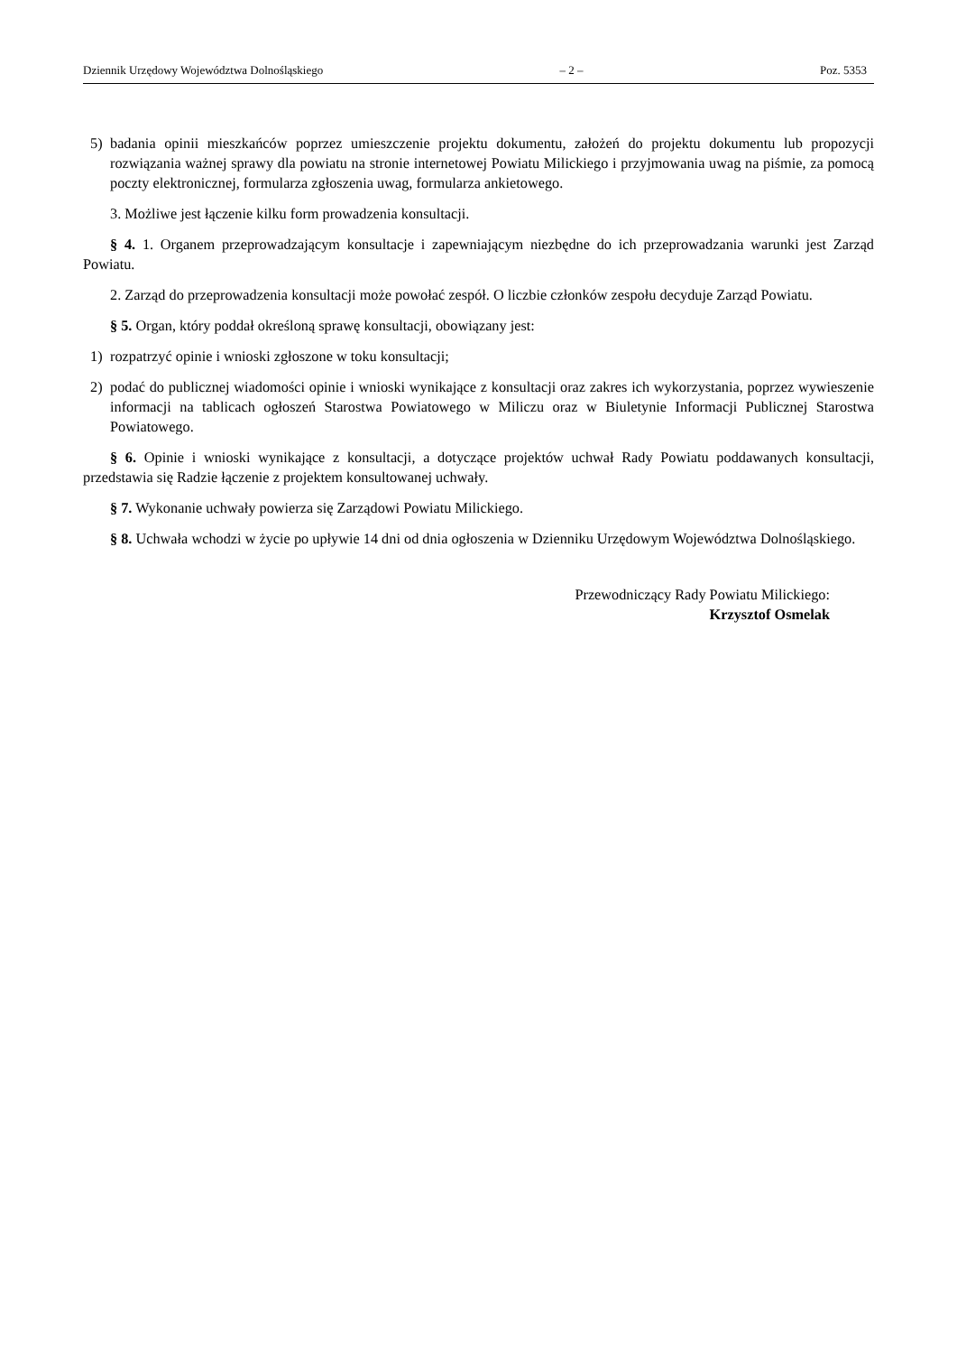Dziennik Urzędowy Województwa Dolnośląskiego – 2 – Poz. 5353
5) badania opinii mieszkańców poprzez umieszczenie projektu dokumentu, założeń do projektu dokumentu lub propozycji rozwiązania ważnej sprawy dla powiatu na stronie internetowej Powiatu Milickiego i przyjmowania uwag na piśmie, za pomocą poczty elektronicznej, formularza zgłoszenia uwag, formularza ankietowego.
3. Możliwe jest łączenie kilku form prowadzenia konsultacji.
§ 4. 1. Organem przeprowadzającym konsultacje i zapewniającym niezbędne do ich przeprowadzania warunki jest Zarząd Powiatu.
2. Zarząd do przeprowadzenia konsultacji może powołać zespół. O liczbie członków zespołu decyduje Zarząd Powiatu.
§ 5. Organ, który poddał określoną sprawę konsultacji, obowiązany jest:
1) rozpatrzyć opinie i wnioski zgłoszone w toku konsultacji;
2) podać do publicznej wiadomości opinie i wnioski wynikające z konsultacji oraz zakres ich wykorzystania, poprzez wywieszenie informacji na tablicach ogłoszeń Starostwa Powiatowego w Miliczu oraz w Biuletynie Informacji Publicznej Starostwa Powiatowego.
§ 6. Opinie i wnioski wynikające z konsultacji, a dotyczące projektów uchwał Rady Powiatu poddawanych konsultacji, przedstawia się Radzie łączenie z projektem konsultowanej uchwały.
§ 7. Wykonanie uchwały powierza się Zarządowi Powiatu Milickiego.
§ 8. Uchwała wchodzi w życie po upływie 14 dni od dnia ogłoszenia w Dzienniku Urzędowym Województwa Dolnośląskiego.
Przewodniczący Rady Powiatu Milickiego:
Krzysztof Osmelak